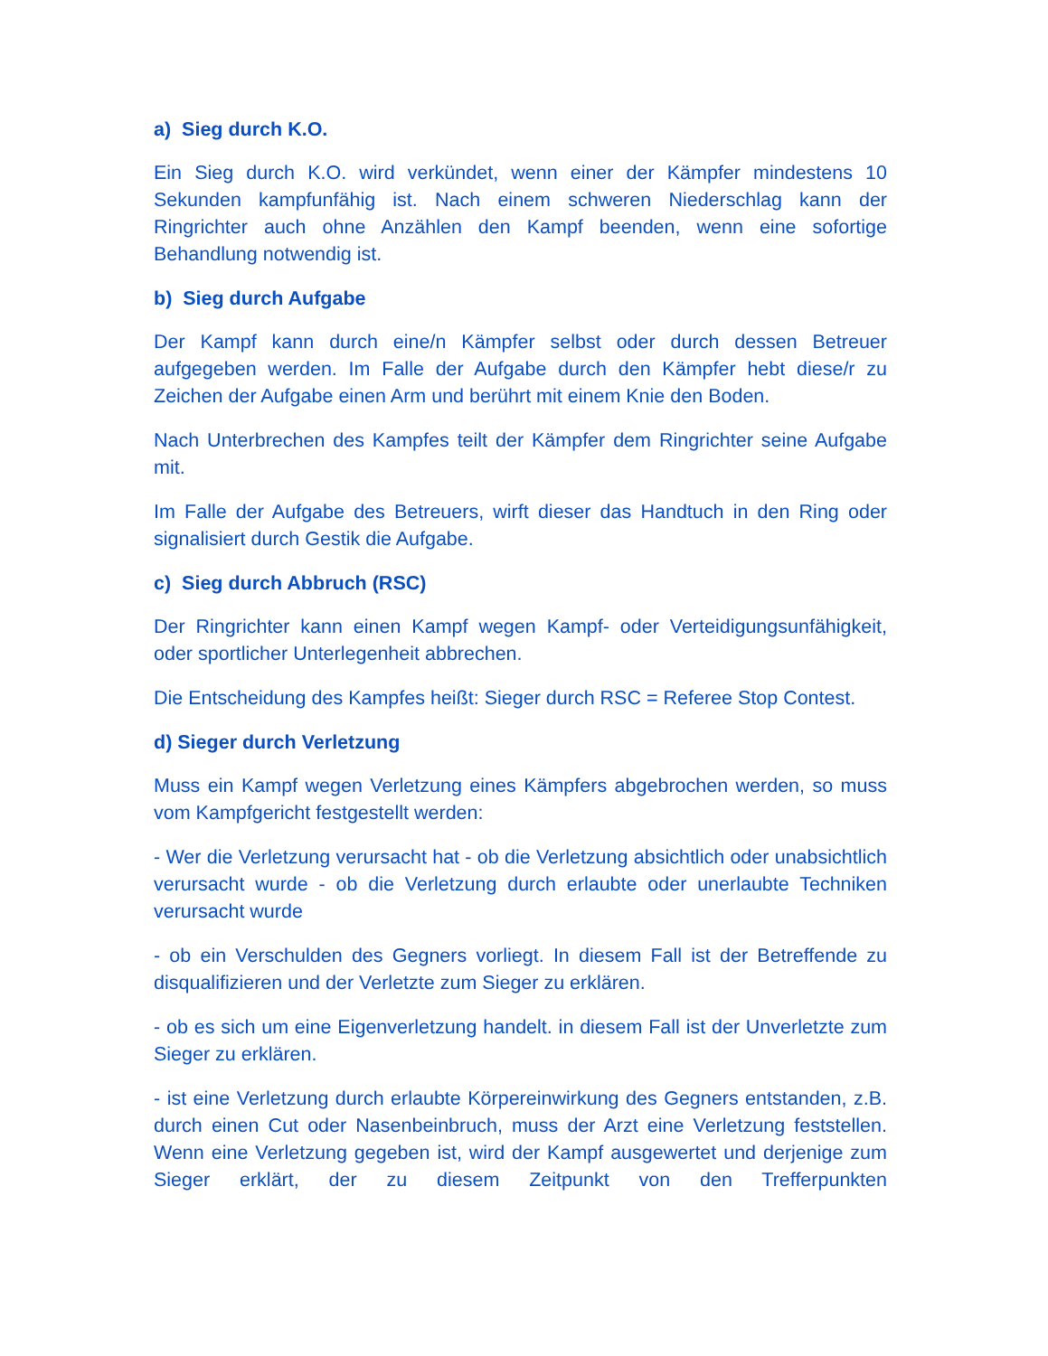a) Sieg durch K.O.
Ein Sieg durch K.O. wird verkündet, wenn einer der Kämpfer mindestens 10 Sekunden kampfunfähig ist. Nach einem schweren Niederschlag kann der Ringrichter auch ohne Anzählen den Kampf beenden, wenn eine sofortige Behandlung notwendig ist.
b) Sieg durch Aufgabe
Der Kampf kann durch eine/n Kämpfer selbst oder durch dessen Betreuer aufgegeben werden. Im Falle der Aufgabe durch den Kämpfer hebt diese/r zu Zeichen der Aufgabe einen Arm und berührt mit einem Knie den Boden.
Nach Unterbrechen des Kampfes teilt der Kämpfer dem Ringrichter seine Aufgabe mit.
Im Falle der Aufgabe des Betreuers, wirft dieser das Handtuch in den Ring oder signalisiert durch Gestik die Aufgabe.
c) Sieg durch Abbruch (RSC)
Der Ringrichter kann einen Kampf wegen Kampf- oder Verteidigungsunfähigkeit, oder sportlicher Unterlegenheit abbrechen.
Die Entscheidung des Kampfes heißt: Sieger durch RSC = Referee Stop Contest.
d) Sieger durch Verletzung
Muss ein Kampf wegen Verletzung eines Kämpfers abgebrochen werden, so muss vom Kampfgericht festgestellt werden:
- Wer die Verletzung verursacht hat - ob die Verletzung absichtlich oder unabsichtlich verursacht wurde - ob die Verletzung durch erlaubte oder unerlaubte Techniken verursacht wurde
- ob ein Verschulden des Gegners vorliegt. In diesem Fall ist der Betreffende zu disqualifizieren und der Verletzte zum Sieger zu erklären.
- ob es sich um eine Eigenverletzung handelt. in diesem Fall ist der Unverletzte zum Sieger zu erklären.
- ist eine Verletzung durch erlaubte Körpereinwirkung des Gegners entstanden, z.B. durch einen Cut oder Nasenbeinbruch, muss der Arzt eine Verletzung feststellen. Wenn eine Verletzung gegeben ist, wird der Kampf ausgewertet und derjenige zum Sieger erklärt, der zu diesem Zeitpunkt von den Trefferpunkten